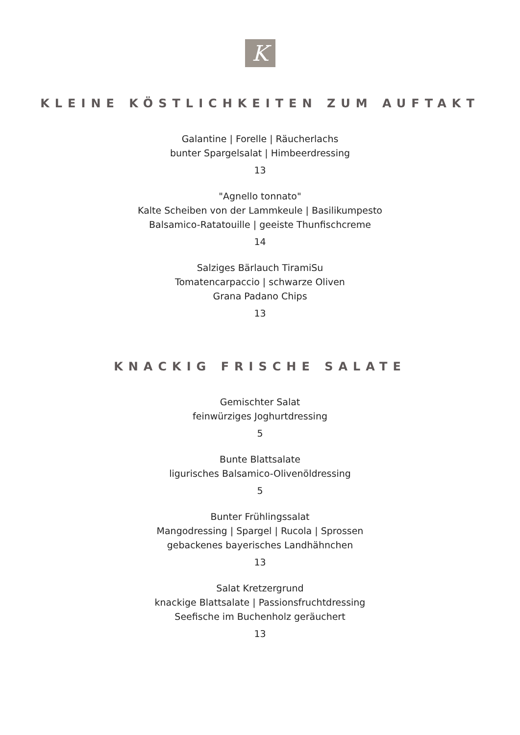K
KLEINE KÖSTLICHKEITEN ZUM AUFTAKT
Galantine | Forelle | Räucherlachs
bunter Spargelsalat | Himbeerdressing
13
"Agnello tonnato"
Kalte Scheiben von der Lammkeule | Basilikumpesto
Balsamico-Ratatouille | geeiste Thunfischcreme
14
Salziges Bärlauch TiramiSu
Tomatencarpaccio | schwarze Oliven
Grana Padano Chips
13
KNACKIG FRISCHE SALATE
Gemischter Salat
feinwürziges Joghurtdressing
5
Bunte Blattsalate
ligurisches Balsamico-Olivenöldressing
5
Bunter Frühlingssalat
Mangodressing | Spargel | Rucola | Sprossen
gebackenes bayerisches Landhähnchen
13
Salat Kretzergrund
knackige Blattsalate | Passionsfruchtdressing
Seefische im Buchenholz geräuchert
13